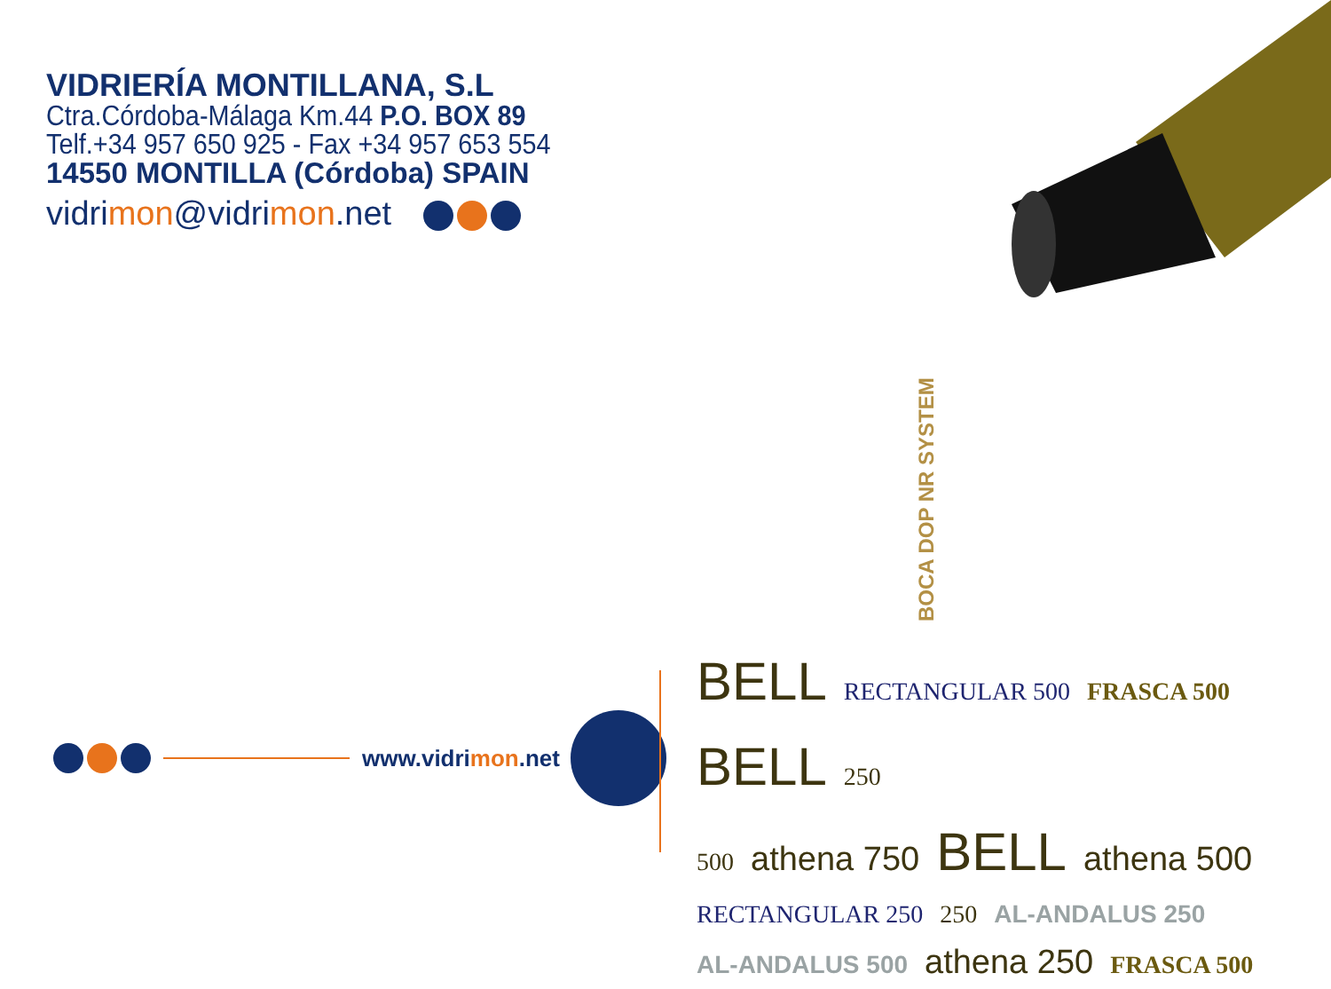VIDRIERÍA MONTILLANA, S.L
Ctra.Córdoba-Málaga Km.44 P.O. BOX 89
Telf.+34 957 650 925 - Fax +34 957 653 554
14550 MONTILLA (Córdoba) SPAIN
vidrimon@vidrimon.net
BOCA DOP NR SYSTEM
www.vidrimon.net
BELL RECTANGULAR 500 FRASCA 500 BELL 250
500 athena 750 BELL athena 500
RECTANGULAR 250 250 AL-ANDALUS 250
AL-ANDALUS 500 athena 250 FRASCA 500